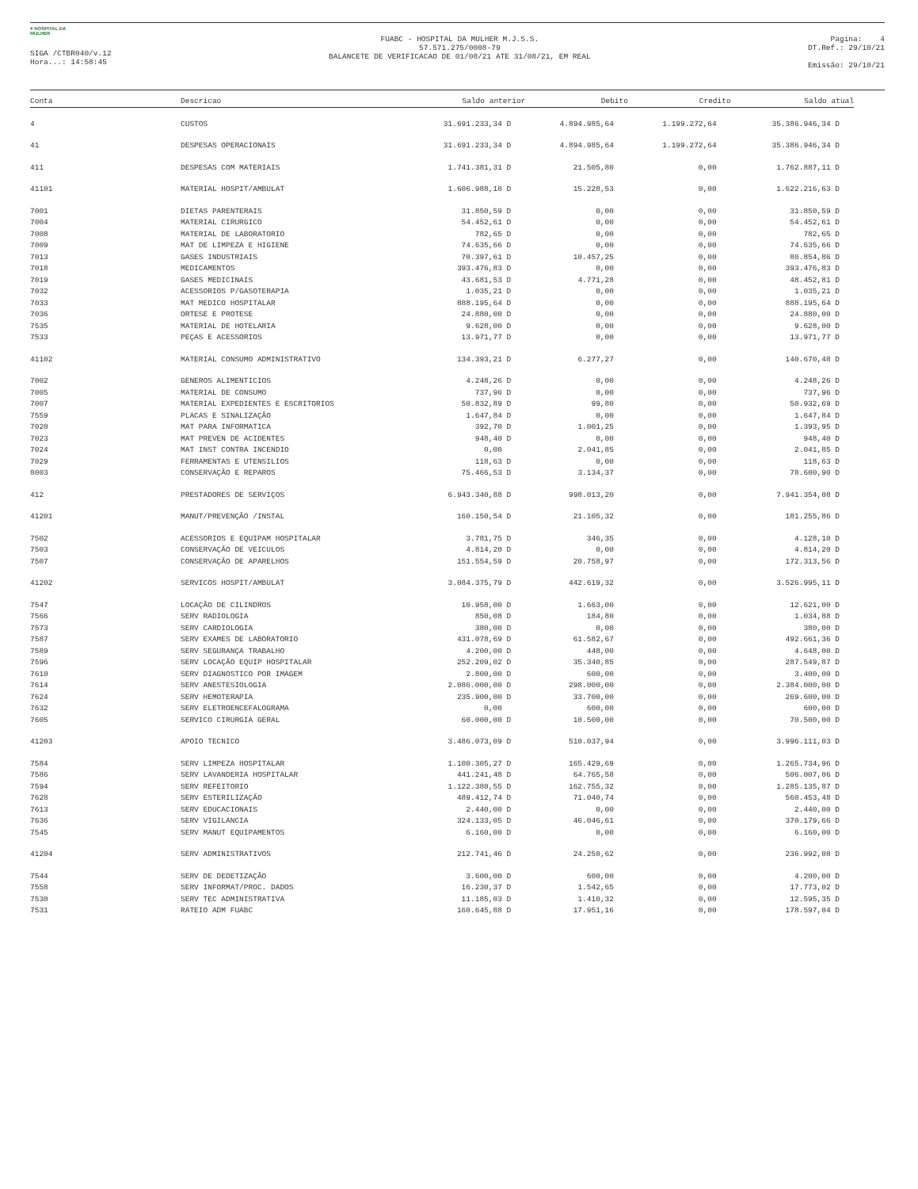♥ HOSPITAL DA MULHER
SIGA /CTBR040/v.12
Hora...: 14:58:45
FUABC - HOSPITAL DA MULHER M.J.S.S.
57.571.275/0008-79
BALANCETE DE VERIFICACAO DE 01/08/21 ATE 31/08/21, EM REAL
Pagina: 4
DT.Ref.: 29/10/21
Emissão: 29/10/21
| Conta | Descricao | Saldo anterior | Debito | Credito | Saldo atual |
| --- | --- | --- | --- | --- | --- |
| 4 | CUSTOS | 31.691.233,34 D | 4.894.985,64 | 1.199.272,64 | 35.386.946,34 D |
| 41 | DESPESAS OPERACIONAIS | 31.691.233,34 D | 4.894.985,64 | 1.199.272,64 | 35.386.946,34 D |
| 411 | DESPESAS COM MATERIAIS | 1.741.381,31 D | 21.505,80 | 0,00 | 1.762.887,11 D |
| 41101 | MATERIAL HOSPIT/AMBULAT | 1.606.988,10 D | 15.228,53 | 0,00 | 1.622.216,63 D |
| 7001 | DIETAS PARENTERAIS | 31.850,59 D | 0,00 | 0,00 | 31.850,59 D |
| 7004 | MATERIAL CIRURGICO | 54.452,61 D | 0,00 | 0,00 | 54.452,61 D |
| 7008 | MATERIAL DE LABORATORIO | 782,65 D | 0,00 | 0,00 | 782,65 D |
| 7009 | MAT DE LIMPEZA E HIGIENE | 74.635,66 D | 0,00 | 0,00 | 74.635,66 D |
| 7013 | GASES INDUSTRIAIS | 70.397,61 D | 10.457,25 | 0,00 | 80.854,86 D |
| 7018 | MEDICAMENTOS | 393.476,83 D | 0,00 | 0,00 | 393.476,83 D |
| 7019 | GASES MEDICINAIS | 43.681,53 D | 4.771,28 | 0,00 | 48.452,81 D |
| 7032 | ACESSORIOS P/GASOTERAPIA | 1.035,21 D | 0,00 | 0,00 | 1.035,21 D |
| 7033 | MAT MEDICO HOSPITALAR | 888.195,64 D | 0,00 | 0,00 | 888.195,64 D |
| 7036 | ORTESE E PROTESE | 24.880,00 D | 0,00 | 0,00 | 24.880,00 D |
| 7535 | MATERIAL DE HOTELARIA | 9.628,00 D | 0,00 | 0,00 | 9.628,00 D |
| 7533 | PEÇAS E ACESSORIOS | 13.971,77 D | 0,00 | 0,00 | 13.971,77 D |
| 41102 | MATERIAL CONSUMO ADMINISTRATIVO | 134.393,21 D | 6.277,27 | 0,00 | 140.670,48 D |
| 7002 | GENEROS ALIMENTICIOS | 4.248,26 D | 0,00 | 0,00 | 4.248,26 D |
| 7005 | MATERIAL DE CONSUMO | 737,96 D | 0,00 | 0,00 | 737,96 D |
| 7007 | MATERIAL EXPEDIENTES E ESCRITORIOS | 50.832,89 D | 99,80 | 0,00 | 50.932,69 D |
| 7559 | PLACAS E SINALIZAÇÃO | 1.647,84 D | 0,00 | 0,00 | 1.647,84 D |
| 7020 | MAT PARA INFORMATICA | 392,70 D | 1.001,25 | 0,00 | 1.393,95 D |
| 7023 | MAT PREVEN DE ACIDENTES | 948,40 D | 0,00 | 0,00 | 948,40 D |
| 7024 | MAT INST CONTRA INCENDIO | 0,00 | 2.041,85 | 0,00 | 2.041,85 D |
| 7029 | FERRAMENTAS E UTENSILIOS | 118,63 D | 0,00 | 0,00 | 118,63 D |
| 8003 | CONSERVAÇÃO E REPAROS | 75.466,53 D | 3.134,37 | 0,00 | 78.600,90 D |
| 412 | PRESTADORES DE SERVIÇOS | 6.943.340,88 D | 998.013,20 | 0,00 | 7.941.354,08 D |
| 41201 | MANUT/PREVENÇÃO /INSTAL | 160.150,54 D | 21.105,32 | 0,00 | 181.255,86 D |
| 7502 | ACESSORIOS E EQUIPAM HOSPITALAR | 3.781,75 D | 346,35 | 0,00 | 4.128,10 D |
| 7503 | CONSERVAÇÃO DE VEICULOS | 4.814,20 D | 0,00 | 0,00 | 4.814,20 D |
| 7507 | CONSERVAÇÃO DE APARELHOS | 151.554,59 D | 20.758,97 | 0,00 | 172.313,56 D |
| 41202 | SERVICOS HOSPIT/AMBULAT | 3.084.375,79 D | 442.619,32 | 0,00 | 3.526.995,11 D |
| 7547 | LOCAÇÃO DE CILINDROS | 10.958,00 D | 1.663,00 | 0,00 | 12.621,00 D |
| 7566 | SERV RADIOLOGIA | 850,08 D | 184,80 | 0,00 | 1.034,88 D |
| 7573 | SERV CARDIOLOGIA | 380,00 D | 0,00 | 0,00 | 380,00 D |
| 7587 | SERV EXAMES DE LABORATORIO | 431.078,69 D | 61.582,67 | 0,00 | 492.661,36 D |
| 7589 | SERV SEGURANÇA TRABALHO | 4.200,00 D | 448,00 | 0,00 | 4.648,00 D |
| 7596 | SERV LOCAÇÃO EQUIP HOSPITALAR | 252.209,02 D | 35.340,85 | 0,00 | 287.549,87 D |
| 7610 | SERV DIAGNOSTICO POR IMAGEM | 2.800,00 D | 600,00 | 0,00 | 3.400,00 D |
| 7614 | SERV ANESTESIOLOGIA | 2.086.000,00 D | 298.000,00 | 0,00 | 2.384.000,00 D |
| 7624 | SERV HEMOTERAPIA | 235.900,00 D | 33.700,00 | 0,00 | 269.600,00 D |
| 7632 | SERV ELETROENCEFALOGRAMA | 0,00 | 600,00 | 0,00 | 600,00 D |
| 7605 | SERVICO CIRURGIA GERAL | 60.000,00 D | 10.500,00 | 0,00 | 70.500,00 D |
| 41203 | APOIO TECNICO | 3.486.073,09 D | 510.037,94 | 0,00 | 3.996.111,03 D |
| 7584 | SERV LIMPEZA HOSPITALAR | 1.100.305,27 D | 165.429,69 | 0,00 | 1.265.734,96 D |
| 7586 | SERV LAVANDERIA HOSPITALAR | 441.241,48 D | 64.765,58 | 0,00 | 506.007,06 D |
| 7594 | SERV REFEITORIO | 1.122.380,55 D | 162.755,32 | 0,00 | 1.285.135,87 D |
| 7628 | SERV ESTERILIZAÇÃO | 489.412,74 D | 71.040,74 | 0,00 | 560.453,48 D |
| 7613 | SERV EDUCACIONAIS | 2.440,00 D | 0,00 | 0,00 | 2.440,00 D |
| 7636 | SERV VIGILANCIA | 324.133,05 D | 46.046,61 | 0,00 | 370.179,66 D |
| 7545 | SERV MANUT EQUIPAMENTOS | 6.160,00 D | 0,00 | 0,00 | 6.160,00 D |
| 41204 | SERV ADMINISTRATIVOS | 212.741,46 D | 24.250,62 | 0,00 | 236.992,08 D |
| 7544 | SERV DE DEDETIZAÇÃO | 3.600,00 D | 600,00 | 0,00 | 4.200,00 D |
| 7558 | SERV INFORMAT/PROC. DADOS | 16.230,37 D | 1.542,65 | 0,00 | 17.773,02 D |
| 7530 | SERV TEC ADMINISTRATIVA | 11.185,03 D | 1.410,32 | 0,00 | 12.595,35 D |
| 7531 | RATEIO ADM FUABC | 160.645,88 D | 17.951,16 | 0,00 | 178.597,04 D |